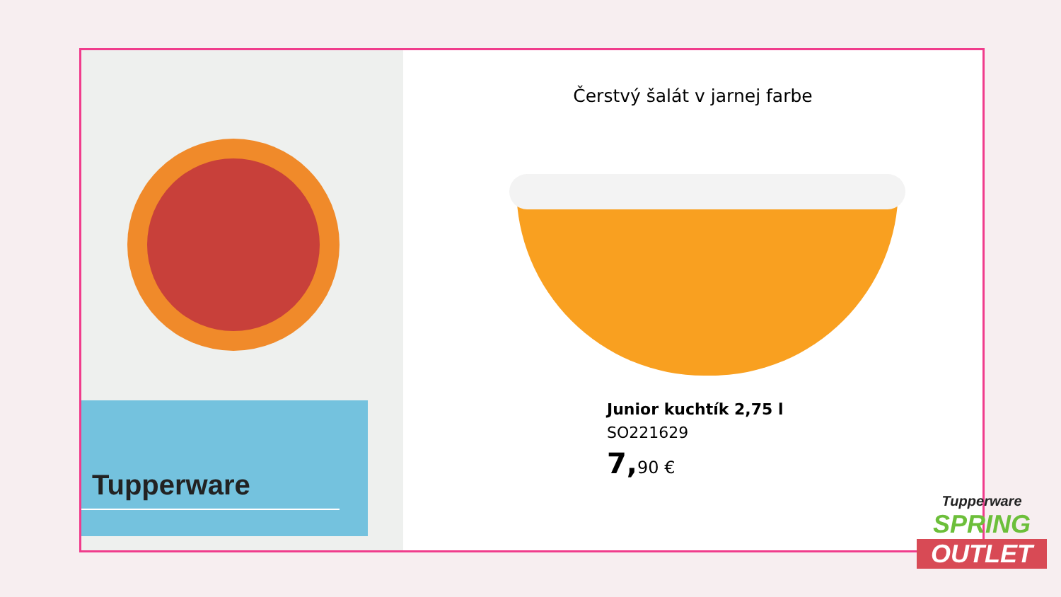Tupperware
Čerstvý šalát v jarnej farbe
Junior kuchtík 2,75 l
SO221629
7, 90 €
Tupperware
SPRING
OUTLET